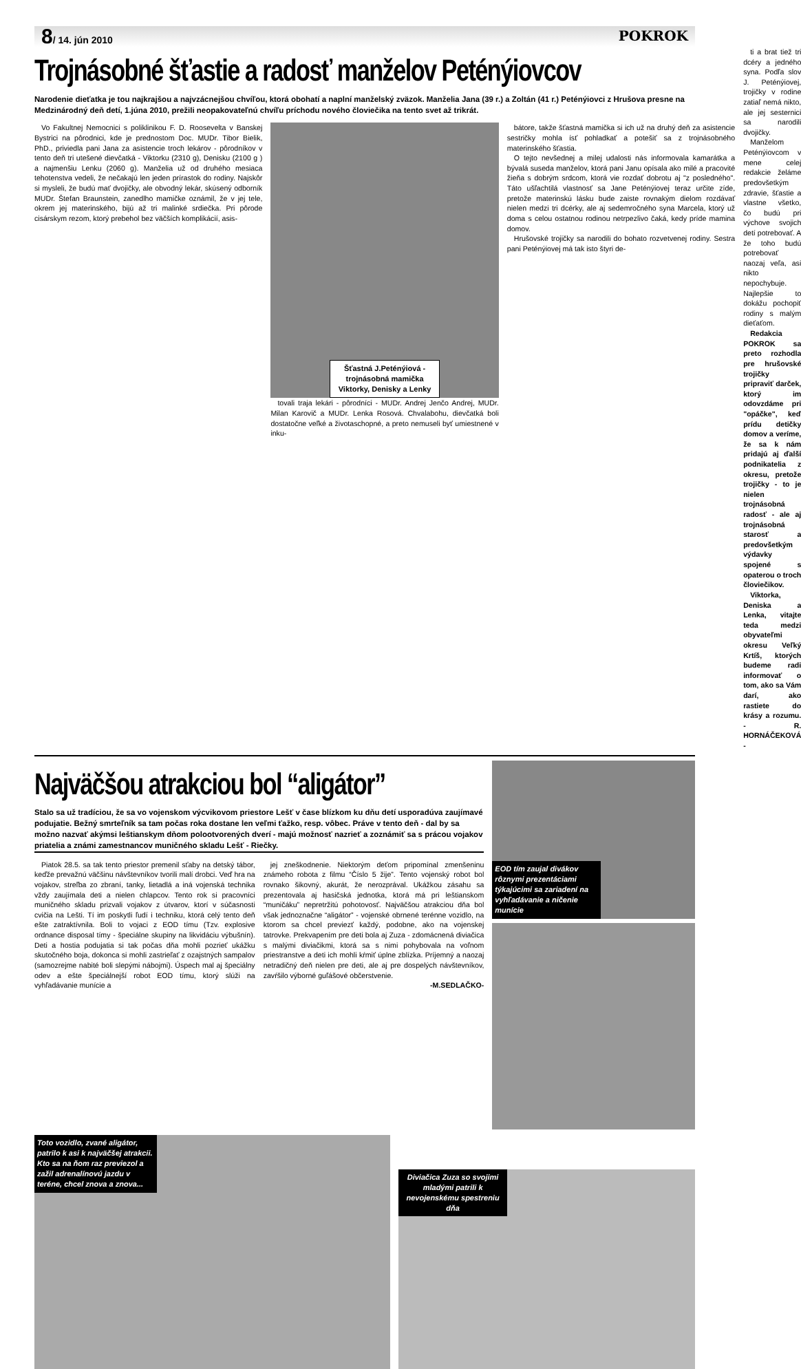8/ 14. jún 2010 POKROK
Trojnásobné šťastie a radosť manželov Peténýiovcov
Narodenie dieťatka je tou najkrajšou a najvzácnejšou chvíľou, ktorá obohatí a naplní manželský zväzok. Manželia Jana (39 r.) a Zoltán (41 r.) Peténýiovci z Hrušova presne na Medzinárodný deň detí, 1.júna 2010, prežili neopakovateľnú chvíľu príchodu nového človiečika na tento svet až trikrát.
Vo Fakultnej Nemocnici s poliklinikou F. D. Roosevelta v Banskej Bystrici na pôrodnici, kde je prednostom Doc. MUDr. Tibor Bielik, PhD., priviedla pani Jana za asistencie troch lekárov - pôrodníkov v tento deň tri utešené dievčatká - Viktorku (2310 g), Denisku (2100 g ) a najmenšiu Lenku (2060 g). Manželia už od druhého mesiaca tehotenstva vedeli, že nečakajú len jeden prírastok do rodiny. Najskôr si mysleli, že budú mať dvojičky, ale obvodný lekár, skúsený odborník MUDr. Štefan Braunstein, zanedlho mamičke oznámil, že v jej tele, okrem jej materinského, bijú až tri malinké srdiečka. Pri pôrode cisárskym rezom, ktorý prebehol bez väčších komplikácií, asis-
Šťastná J.Peténýiová - trojnásobná mamička Viktorky, Denisky a Lenky
tovali traja lekári - pôrodníci - MUDr. Andrej Jenčo Andrej, MUDr. Milan Karovič a MUDr. Lenka Rosová. Chvalabohu, dievčatká boli dostatočne veľké a životaschopné, a preto nemuseli byť umiestnené v inku-
bátore, takže šťastná mamička si ich už na druhý deň za asistencie sestričky mohla ísť pohladkať a potešiť sa z trojnásobného materinského šťastia.
O tejto nevšednej a milej udalosti nás informovala kamarátka a bývalá suseda manželov, ktorá pani Janu opísala ako milé a pracovité žieňa s dobrým srdcom, ktorá vie rozdať dobrotu aj "z posledného". Táto ušľachtilá vlastnosť sa Jane Peténýiovej teraz určite zíde, pretože materinskú lásku bude zaiste rovnakým dielom rozdávať nielen medzi tri dcérky, ale aj sedemročného syna Marcela, ktorý už doma s celou ostatnou rodinou netrpezlivo čaká, kedy príde mamina domov.
Hrušovské trojičky sa narodili do bohato rozvetvenej rodiny. Sestra pani Peténýiovej má tak isto štyri de-
ti a brat tiež tri dcéry a jedného syna. Podľa slov J. Peténýiovej, trojičky v rodine zatiaľ nemá nikto, ale jej sesternici sa narodili dvojičky.
Manželom Peténýiovcom v mene celej redakcie želáme predovšetkým zdravie, šťastie a vlastne všetko, čo budú pri výchove svojich detí potrebovať. A že toho budú potrebovať naozaj veľa, asi nikto nepochybuje. Najlepšie to dokážu pochopiť rodiny s malým dieťaťom.
Redakcia POKROK sa preto rozhodla pre hrušovské trojičky pripraviť darček, ktorý im odovzdáme pri "opáčke", keď prídu detičky domov a veríme, že sa k nám pridajú aj ďalší podnikatelia z okresu, pretože trojičky - to je nielen trojnásobná radosť - ale aj trojnásobná starosť a predovšetkým výdavky spojené s opaterou o troch človiečikov.
Viktorka, Deniska a Lenka, vitajte teda medzi obyvateľmi okresu Veľký Krtíš, ktorých budeme radi informovať o tom, ako sa Vám darí, ako rastiete do krásy a rozumu. - R. HORNÁČEKOVÁ -
Najväčšou atrakciou bol “aligátor”
Stalo sa už tradíciou, že sa vo vojenskom výcvikovom priestore Lešť v čase blízkom ku dňu detí usporadúva zaujímavé podujatie. Bežný smrteľník sa tam počas roka dostane len veľmi ťažko, resp. vôbec. Práve v tento deň - dal by sa možno nazvať akýmsi leštianskym dňom polootvorených dverí - majú možnosť nazrieť a zoznámiť sa s prácou vojakov priatelia a známi zamestnancov muničného skladu Lešť - Riečky.
Piatok 28.5. sa tak tento priestor premenil sťaby na detský tábor, keďže prevažnú väčšinu návštevníkov tvorili malí drobci. Veď hra na vojakov, streľba zo zbraní, tanky, lietadlá a iná vojenská technika vždy zaujímala deti a nielen chlapcov. Tento rok si pracovníci muničného skladu prizvali vojakov z útvarov, ktorí v súčasnosti cvičia na Lešti. Tí im poskytli ľudí i techniku, ktorá celý tento deň ešte zatraktívnila. Boli to vojaci z EOD tímu (Tzv. explosive ordnance disposal tímy - špeciálne skupiny na likvidáciu výbušnín). Deti a hostia podujatia si tak počas dňa mohli pozrieť ukážku skutočného boja, dokonca si mohli zastrieľať z ozajstných sampalov (samozrejme nabité boli slepými nábojmi). Úspech mal aj špeciálny odev a ešte špeciálnejší robot EOD tímu, ktorý slúži na vyhľadávanie munície a
jej zneškodnenie. Niektorým deťom pripomínal zmenšeninu známeho robota z filmu “Číslo 5 žije”. Tento vojenský robot bol rovnako šikovný, akurát, že nerozprával. Ukážkou zásahu sa prezentovala aj hasičská jednotka, ktorá má pri leštianskom “muničáku” nepretržitú pohotovosť. Najväčšou atrakciou dňa bol však jednoznačne “aligátor” - vojenské obrnené terénne vozidlo, na ktorom sa chcel previezť každý, podobne, ako na vojenskej tatrovke. Prekvapením pre deti bola aj Zuza - zdomácnená diviačica s malými diviačikmi, ktorá sa s nimi pohybovala na voľnom priestranstve a deti ich mohli kŕmiť úplne zblízka. Príjemný a naozaj netradičný deň nielen pre deti, ale aj pre dospelých návštevníkov, zavŕšilo výborné guľášové občerstvenie.
-M.SEDLAČKO-
EOD tím zaujal divákov rôznymi prezentáciami týkajúcimi sa zariadení na vyhľadávanie a ničenie munície
Toto vozidlo, zvané aligátor, patrilo k asi k najväčšej atrakcii. Kto sa na ňom raz previezol a zažil adrenalínovú jazdu v teréne, chcel znova a znova...
Diviačica Zuza so svojimi mladými patrili k nevojenskému spestreniu dňa